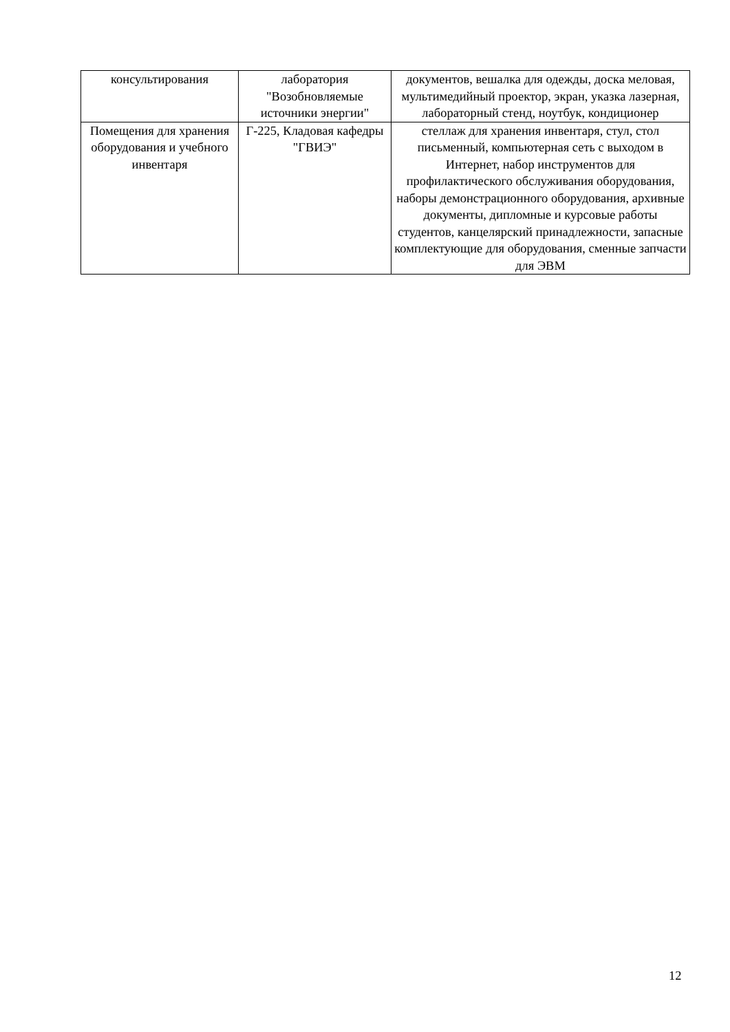| консультирования | лаборатория "Возобновляемые источники энергии" | документов, вешалка для одежды, доска меловая, мультимедийный проектор, экран, указка лазерная, лабораторный стенд, ноутбук, кондиционер |
| Помещения для хранения оборудования и учебного инвентаря | Г-225, Кладовая кафедры "ГВИЭ" | стеллаж для хранения инвентаря, стул, стол письменный, компьютерная сеть с выходом в Интернет, набор инструментов для профилактического обслуживания оборудования, наборы демонстрационного оборудования, архивные документы, дипломные и курсовые работы студентов, канцелярский принадлежности, запасные комплектующие для оборудования, сменные запчасти для ЭВМ |
12